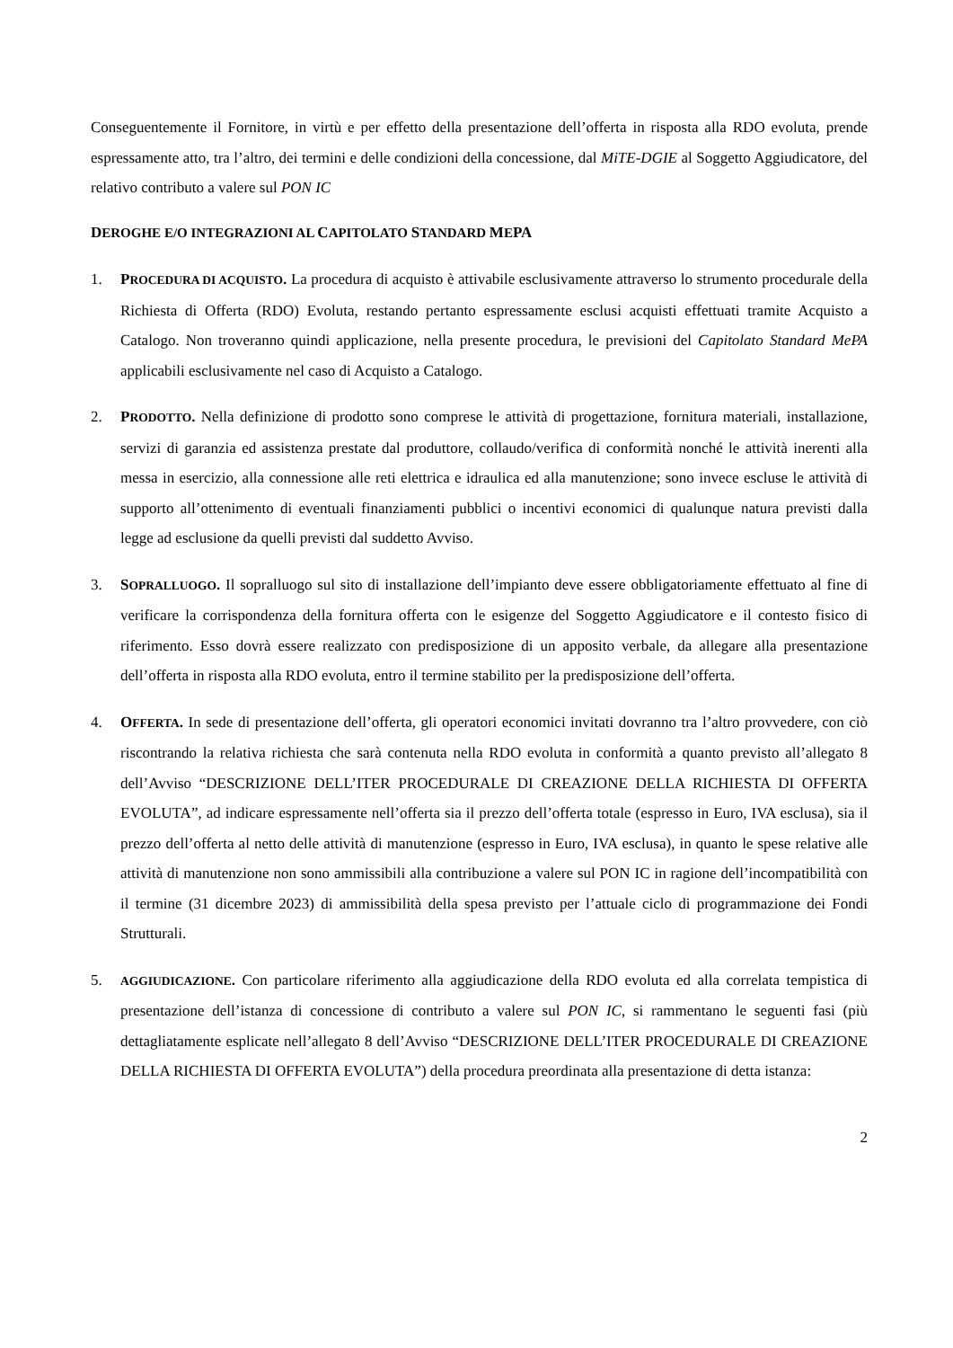Conseguentemente il Fornitore, in virtù e per effetto della presentazione dell’offerta in risposta alla RDO evoluta, prende espressamente atto, tra l’altro, dei termini e delle condizioni della concessione, dal MiTE-DGIE al Soggetto Aggiudicatore, del relativo contributo a valere sul PON IC
DEROGHE E/O INTEGRAZIONI AL CAPITOLATO STANDARD MEPA
1. PROCEDURA DI ACQUISTO. La procedura di acquisto è attivabile esclusivamente attraverso lo strumento procedurale della Richiesta di Offerta (RDO) Evoluta, restando pertanto espressamente esclusi acquisti effettuati tramite Acquisto a Catalogo. Non troveranno quindi applicazione, nella presente procedura, le previsioni del Capitolato Standard MePA applicabili esclusivamente nel caso di Acquisto a Catalogo.
2. PRODOTTO. Nella definizione di prodotto sono comprese le attività di progettazione, fornitura materiali, installazione, servizi di garanzia ed assistenza prestate dal produttore, collaudo/verifica di conformità nonché le attività inerenti alla messa in esercizio, alla connessione alle reti elettrica e idraulica ed alla manutenzione; sono invece escluse le attività di supporto all’ottenimento di eventuali finanziamenti pubblici o incentivi economici di qualunque natura previsti dalla legge ad esclusione da quelli previsti dal suddetto Avviso.
3. SOPRALLUOGO. Il sopralluogo sul sito di installazione dell’impianto deve essere obbligatoriamente effettuato al fine di verificare la corrispondenza della fornitura offerta con le esigenze del Soggetto Aggiudicatore e il contesto fisico di riferimento. Esso dovrà essere realizzato con predisposizione di un apposito verbale, da allegare alla presentazione dell’offerta in risposta alla RDO evoluta, entro il termine stabilito per la predisposizione dell’offerta.
4. OFFERTA. In sede di presentazione dell’offerta, gli operatori economici invitati dovranno tra l’altro provvedere, con ciò riscontrando la relativa richiesta che sarà contenuta nella RDO evoluta in conformità a quanto previsto all’allegato 8 dell’Avviso “DESCRIZIONE DELL’ITER PROCEDURALE DI CREAZIONE DELLA RICHIESTA DI OFFERTA EVOLUTA”, ad indicare espressamente nell’offerta sia il prezzo dell’offerta totale (espresso in Euro, IVA esclusa), sia il prezzo dell’offerta al netto delle attività di manutenzione (espresso in Euro, IVA esclusa), in quanto le spese relative alle attività di manutenzione non sono ammissibili alla contribuzione a valere sul PON IC in ragione dell’incompatibilità con il termine (31 dicembre 2023) di ammissibilità della spesa previsto per l’attuale ciclo di programmazione dei Fondi Strutturali.
5.
AGGIUDICAZIONE. Con particolare riferimento alla aggiudicazione della RDO evoluta ed alla correlata tempistica di presentazione dell’istanza di concessione di contributo a valere sul PON IC, si rammentano le seguenti fasi (più dettagliatamente esplicate nell’allegato 8 dell’Avviso “DESCRIZIONE DELL’ITER PROCEDURALE DI CREAZIONE DELLA RICHIESTA DI OFFERTA EVOLUTA”) della procedura preordinata alla presentazione di detta istanza:
2